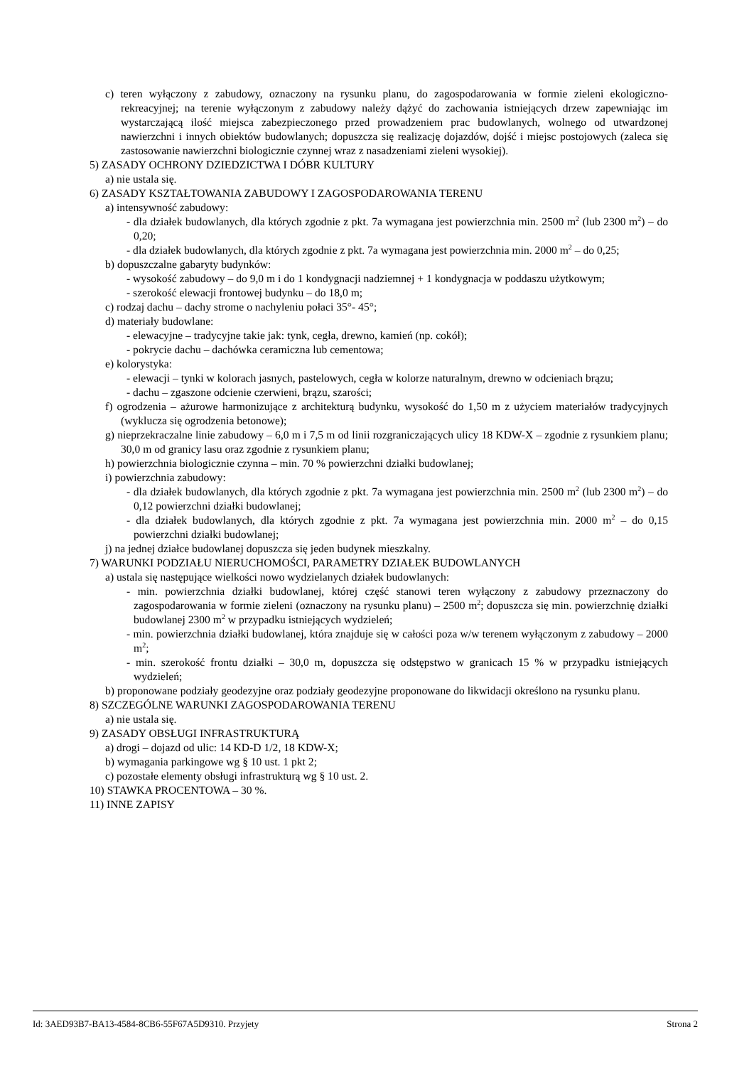c) teren wyłączony z zabudowy, oznaczony na rysunku planu, do zagospodarowania w formie zieleni ekologiczno-rekreacyjnej; na terenie wyłączonym z zabudowy należy dążyć do zachowania istniejących drzew zapewniając im wystarczającą ilość miejsca zabezpieczonego przed prowadzeniem prac budowlanych, wolnego od utwardzonej nawierzchni i innych obiektów budowlanych; dopuszcza się realizację dojazdów, dojść i miejsc postojowych (zaleca się zastosowanie nawierzchni biologicznie czynnej wraz z nasadzeniami zieleni wysokiej).
5) ZASADY OCHRONY DZIEDZICTWA I DÓBR KULTURY
a) nie ustala się.
6) ZASADY KSZTAŁTOWANIA ZABUDOWY I ZAGOSPODAROWANIA TERENU
a) intensywność zabudowy:
- dla działek budowlanych, dla których zgodnie z pkt. 7a wymagana jest powierzchnia min. 2500 m<sup>2</sup> (lub 2300 m<sup>2</sup>) – do 0,20;
- dla działek budowlanych, dla których zgodnie z pkt. 7a wymagana jest powierzchnia min. 2000 m<sup>2</sup> – do 0,25;
b) dopuszczalne gabaryty budynków:
- wysokość zabudowy – do 9,0 m i do 1 kondygnacji nadziemnej + 1 kondygnacja w poddaszu użytkowym;
- szerokość elewacji frontowej budynku – do 18,0 m;
c) rodzaj dachu – dachy strome o nachyleniu połaci 35°- 45°;
d) materiały budowlane:
- elewacyjne – tradycyjne takie jak: tynk, cegła, drewno, kamień (np. cokół);
- pokrycie dachu – dachówka ceramiczna lub cementowa;
e) kolorystyka:
- elewacji – tynki w kolorach jasnych, pastelowych, cegła w kolorze naturalnym, drewno w odcieniach brązu;
- dachu – zgaszone odcienie czerwieni, brązu, szarości;
f) ogrodzenia – ażurowe harmonizujące z architekturą budynku, wysokość do 1,50 m z użyciem materiałów tradycyjnych (wyklucza się ogrodzenia betonowe);
g) nieprzekraczalne linie zabudowy – 6,0 m i 7,5 m od linii rozgraniczających ulicy 18 KDW-X – zgodnie z rysunkiem planu; 30,0 m od granicy lasu oraz zgodnie z rysunkiem planu;
h) powierzchnia biologicznie czynna – min. 70 % powierzchni działki budowlanej;
i) powierzchnia zabudowy:
- dla działek budowlanych, dla których zgodnie z pkt. 7a wymagana jest powierzchnia min. 2500 m<sup>2</sup> (lub 2300 m<sup>2</sup>) – do 0,12 powierzchni działki budowlanej;
- dla działek budowlanych, dla których zgodnie z pkt. 7a wymagana jest powierzchnia min. 2000 m<sup>2</sup> – do 0,15 powierzchni działki budowlanej;
j) na jednej działce budowlanej dopuszcza się jeden budynek mieszkalny.
7) WARUNKI PODZIAŁU NIERUCHOMOŚCI, PARAMETRY DZIAŁEK BUDOWLANYCH
a) ustala się następujące wielkości nowo wydzielanych działek budowlanych:
- min. powierzchnia działki budowlanej, której część stanowi teren wyłączony z zabudowy przeznaczony do zagospodarowania w formie zieleni (oznaczony na rysunku planu) – 2500 m<sup>2</sup>; dopuszcza się min. powierzchnię działki budowlanej 2300 m<sup>2</sup> w przypadku istniejących wydzieleń;
- min. powierzchnia działki budowlanej, która znajduje się w całości poza w/w terenem wyłączonym z zabudowy – 2000 m<sup>2</sup>;
- min. szerokość frontu działki – 30,0 m, dopuszcza się odstępstwo w granicach 15 % w przypadku istniejących wydzieleń;
b) proponowane podziały geodezyjne oraz podziały geodezyjne proponowane do likwidacji określono na rysunku planu.
8) SZCZEGÓLNE WARUNKI ZAGOSPODAROWANIA TERENU
a) nie ustala się.
9) ZASADY OBSŁUGI INFRASTRUKTURĄ
a) drogi – dojazd od ulic: 14 KD-D 1/2, 18 KDW-X;
b) wymagania parkingowe wg § 10 ust. 1 pkt 2;
c) pozostałe elementy obsługi infrastrukturą wg § 10 ust. 2.
10) STAWKA PROCENTOWA – 30 %.
11) INNE ZAPISY
Id: 3AED93B7-BA13-4584-8CB6-55F67A5D9310. Przyjety Strona 2